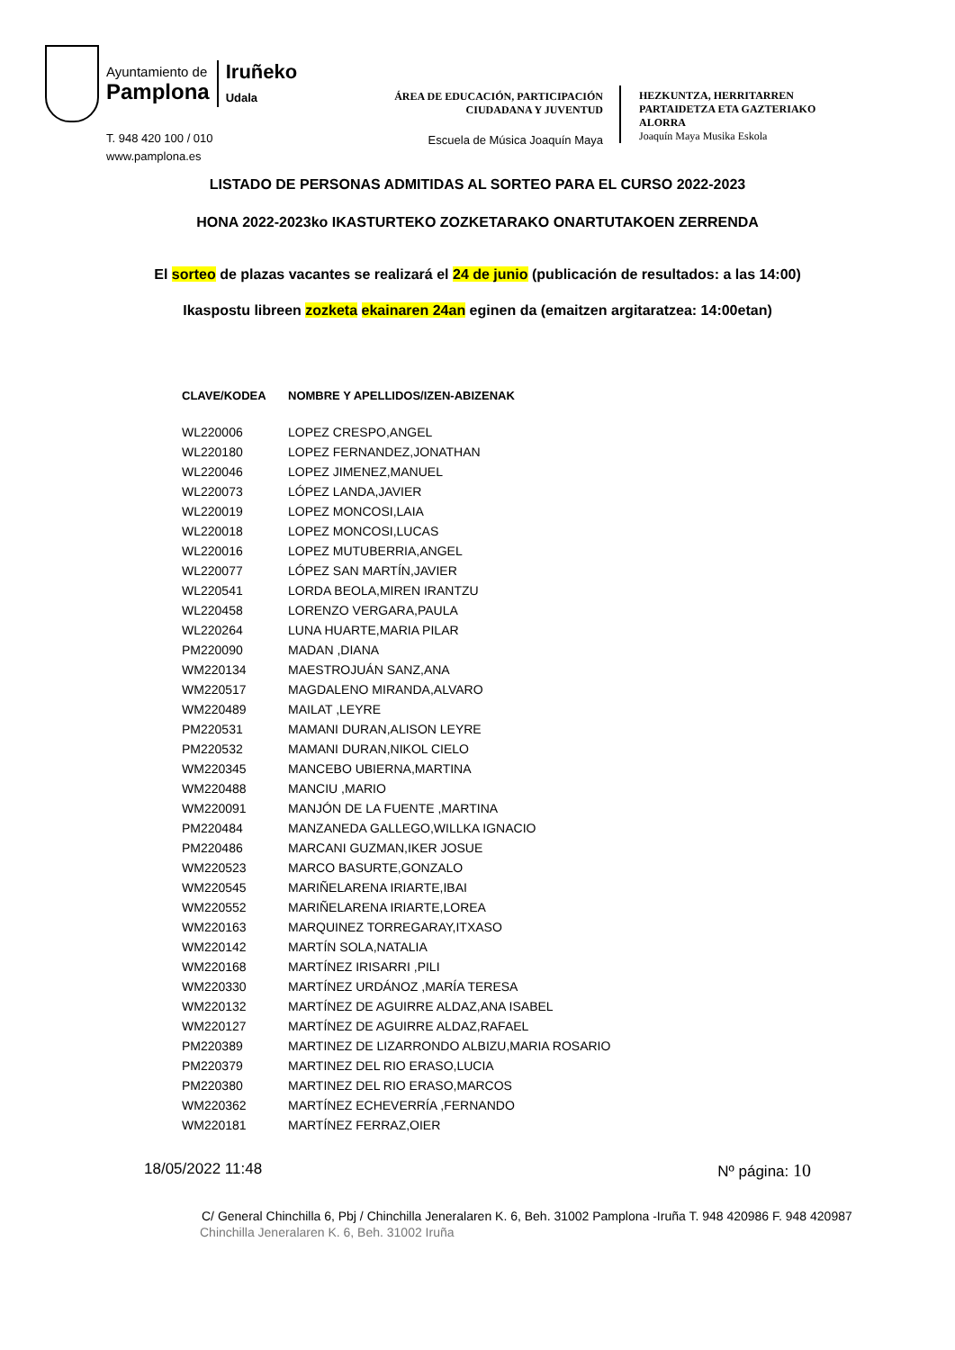Ayuntamiento de
Pamplona
Iruñeko
Udala
T. 948 420 100 / 010
www.pamplona.es
ÁREA DE EDUCACIÓN, PARTICIPACIÓN
CIUDADANA Y JUVENTUD
Escuela de Música Joaquín Maya
HEZKUNTZA, HERRITARREN
PARTAIDETZA ETA GAZTERIAKO
ALORRA
Joaquín Maya Musika Eskola
LISTADO DE PERSONAS ADMITIDAS AL SORTEO PARA EL CURSO 2022-2023
HONA 2022-2023ko IKASTURTEKO ZOZKETARAKO ONARTUTAKOEN ZERRENDA
El sorteo de plazas vacantes se realizará el 24 de junio (publicación de resultados: a las 14:00)
Ikaspostu libreen zozketa ekainaren 24an eginen da (emaitzen argitaratzea: 14:00etan)
| CLAVE/KODEA | NOMBRE Y APELLIDOS/IZEN-ABIZENAK |
| --- | --- |
| WL220006 | LOPEZ CRESPO,ANGEL |
| WL220180 | LOPEZ FERNANDEZ,JONATHAN |
| WL220046 | LOPEZ JIMENEZ,MANUEL |
| WL220073 | LÓPEZ LANDA,JAVIER |
| WL220019 | LOPEZ MONCOSI,LAIA |
| WL220018 | LOPEZ MONCOSI,LUCAS |
| WL220016 | LOPEZ MUTUBERRIA,ANGEL |
| WL220077 | LÓPEZ SAN MARTÍN,JAVIER |
| WL220541 | LORDA BEOLA,MIREN IRANTZU |
| WL220458 | LORENZO VERGARA,PAULA |
| WL220264 | LUNA HUARTE,MARIA PILAR |
| PM220090 | MADAN ,DIANA |
| WM220134 | MAESTROJUÁN SANZ,ANA |
| WM220517 | MAGDALENO MIRANDA,ALVARO |
| WM220489 | MAILAT ,LEYRE |
| PM220531 | MAMANI DURAN,ALISON LEYRE |
| PM220532 | MAMANI DURAN,NIKOL CIELO |
| WM220345 | MANCEBO UBIERNA,MARTINA |
| WM220488 | MANCIU ,MARIO |
| WM220091 | MANJÓN DE LA FUENTE ,MARTINA |
| PM220484 | MANZANEDA GALLEGO,WILLKA IGNACIO |
| PM220486 | MARCANI GUZMAN,IKER JOSUE |
| WM220523 | MARCO BASURTE,GONZALO |
| WM220545 | MARIÑELARENA IRIARTE,IBAI |
| WM220552 | MARIÑELARENA IRIARTE,LOREA |
| WM220163 | MARQUINEZ TORREGARAY,ITXASO |
| WM220142 | MARTÍN SOLA,NATALIA |
| WM220168 | MARTÍNEZ IRISARRI ,PILI |
| WM220330 | MARTÍNEZ URDÁNOZ ,MARÍA TERESA |
| WM220132 | MARTÍNEZ DE AGUIRRE ALDAZ,ANA ISABEL |
| WM220127 | MARTÍNEZ DE AGUIRRE ALDAZ,RAFAEL |
| PM220389 | MARTINEZ DE LIZARRONDO ALBIZU,MARIA ROSARIO |
| PM220379 | MARTINEZ DEL RIO ERASO,LUCIA |
| PM220380 | MARTINEZ DEL RIO ERASO,MARCOS |
| WM220362 | MARTÍNEZ ECHEVERRÍA ,FERNANDO |
| WM220181 | MARTÍNEZ FERRAZ,OIER |
18/05/2022 11:48 Nº página: 10
C/ General Chinchilla 6, Pbj / Chinchilla Jeneralaren K. 6, Beh. 31002 Pamplona -Iruña T. 948 420986 F. 948 420987
Chinchilla Jeneralaren K. 6, Beh. 31002 Iruña